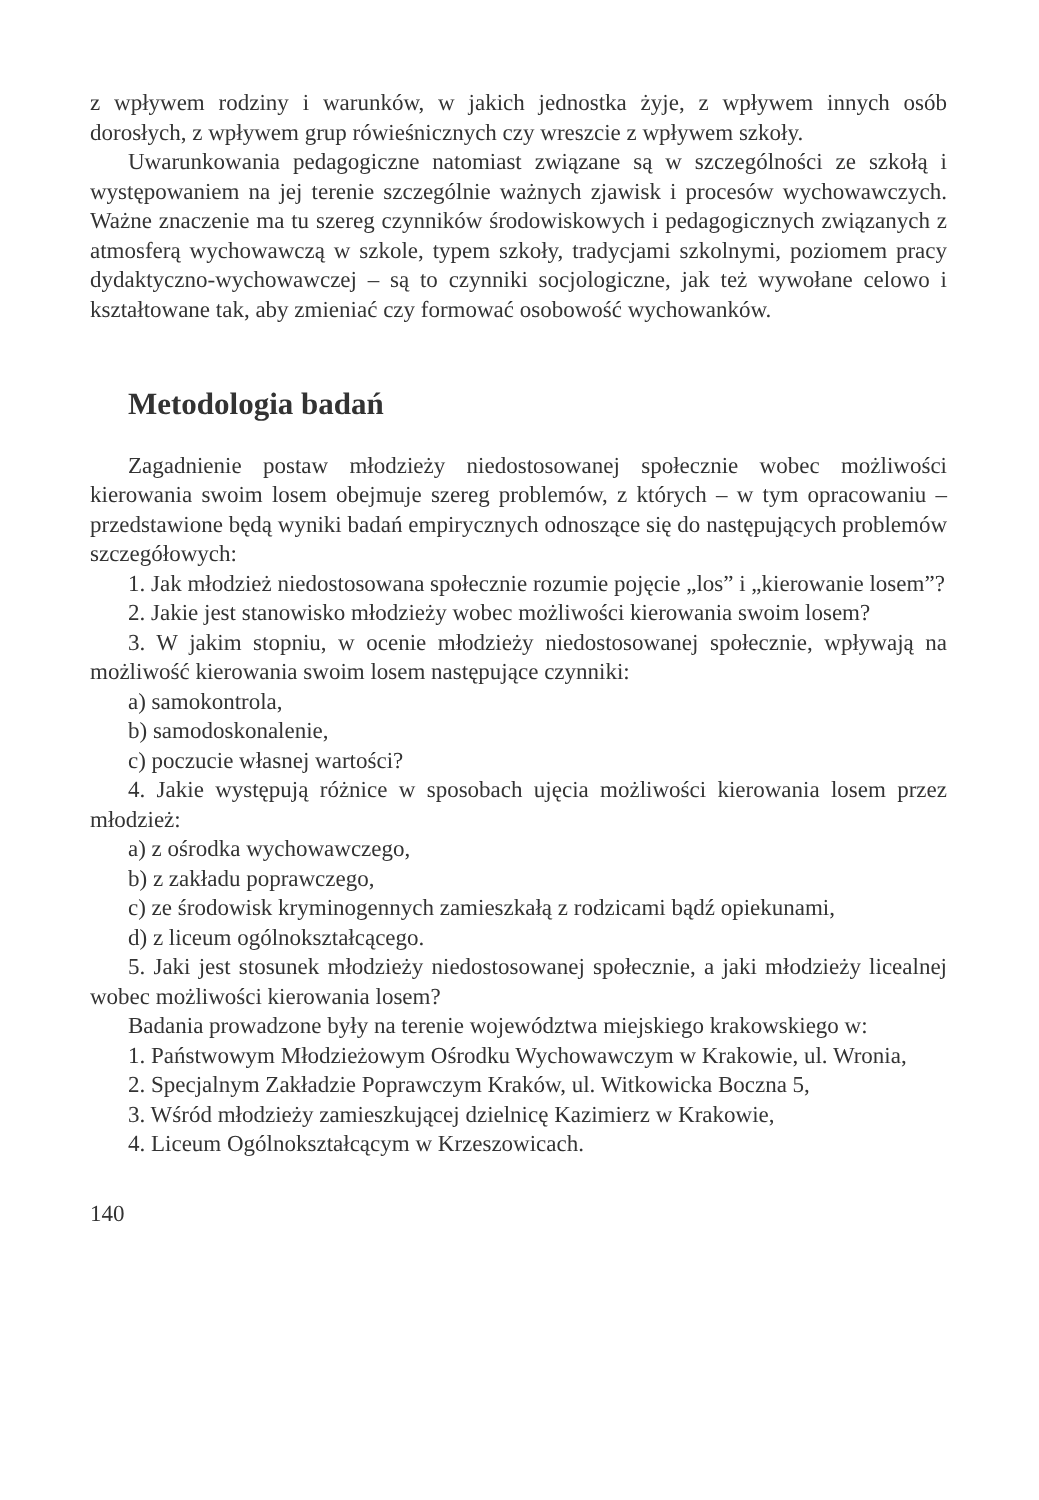z wpływem rodziny i warunków, w jakich jednostka żyje, z wpływem innych osób dorosłych, z wpływem grup rówieśnicznych czy wreszcie z wpływem szkoły.
Uwarunkowania pedagogiczne natomiast związane są w szczególności ze szkołą i występowaniem na jej terenie szczególnie ważnych zjawisk i procesów wychowawczych. Ważne znaczenie ma tu szereg czynników środowiskowych i pedagogicznych związanych z atmosferą wychowawczą w szkole, typem szkoły, tradycjami szkolnymi, poziomem pracy dydaktyczno-wychowawczej – są to czynniki socjologiczne, jak też wywołane celowo i kształtowane tak, aby zmieniać czy formować osobowość wychowanków.
Metodologia badań
Zagadnienie postaw młodzieży niedostosowanej społecznie wobec możliwości kierowania swoim losem obejmuje szereg problemów, z których – w tym opracowaniu – przedstawione będą wyniki badań empirycznych odnoszące się do następujących problemów szczegółowych:
1. Jak młodzież niedostosowana społecznie rozumie pojęcie „los” i „kierowanie losem”?
2. Jakie jest stanowisko młodzieży wobec możliwości kierowania swoim losem?
3. W jakim stopniu, w ocenie młodzieży niedostosowanej społecznie, wpływają na możliwość kierowania swoim losem następujące czynniki:
a) samokontrola,
b) samodoskonalenie,
c) poczucie własnej wartości?
4. Jakie występują różnice w sposobach ujęcia możliwości kierowania losem przez młodzież:
a) z ośrodka wychowawczego,
b) z zakładu poprawczego,
c) ze środowisk kryminogennych zamieszkałą z rodzicami bądź opiekunami,
d) z liceum ogólnokształcącego.
5. Jaki jest stosunek młodzieży niedostosowanej społecznie, a jaki młodzieży licealnej wobec możliwości kierowania losem?
Badania prowadzone były na terenie województwa miejskiego krakowskiego w:
1. Państwowym Młodzieżowym Ośrodku Wychowawczym w Krakowie, ul. Wronia,
2. Specjalnym Zakładzie Poprawczym Kraków, ul. Witkowicka Boczna 5,
3. Wśród młodzieży zamieszkującej dzielnicę Kazimierz w Krakowie,
4. Liceum Ogólnokształcącym w Krzeszowicach.
140